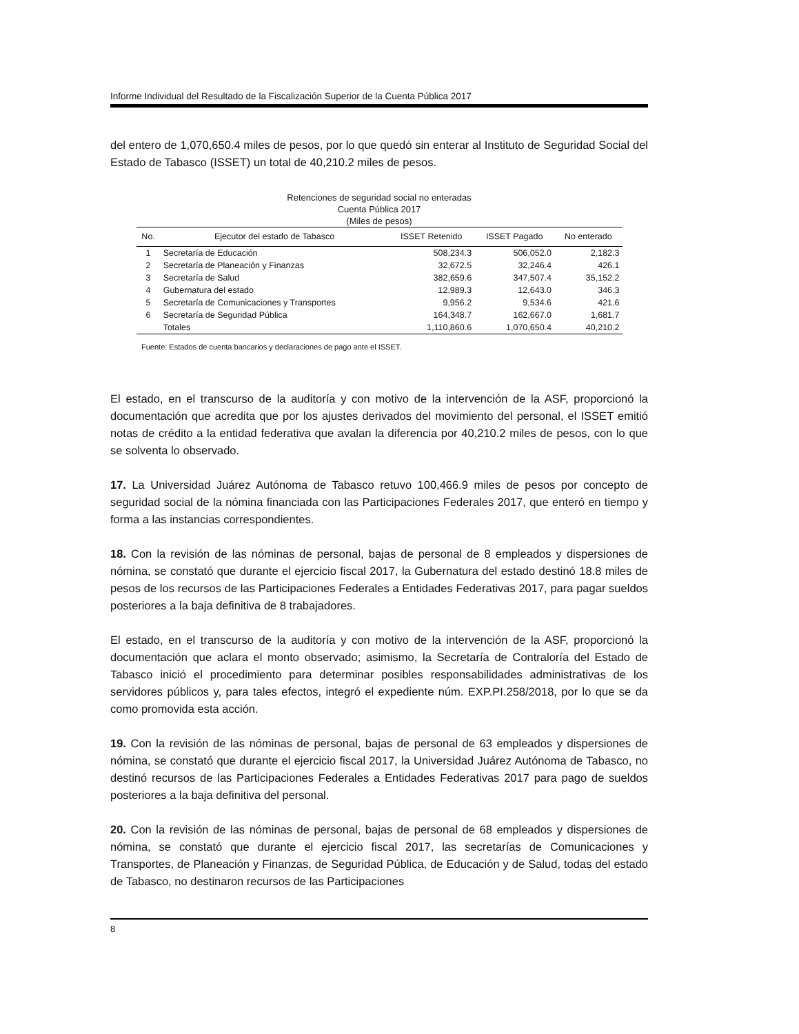Informe Individual del Resultado de la Fiscalización Superior de la Cuenta Pública 2017
del entero de 1,070,650.4 miles de pesos, por lo que quedó sin enterar al Instituto de Seguridad Social del Estado de Tabasco (ISSET) un total de 40,210.2 miles de pesos.
Retenciones de seguridad social no enteradas
Cuenta Pública 2017
(Miles de pesos)
| No. | Ejecutor del estado de Tabasco | ISSET Retenido | ISSET Pagado | No enterado |
| --- | --- | --- | --- | --- |
| 1 | Secretaría de Educación | 508,234.3 | 506,052.0 | 2,182.3 |
| 2 | Secretaría de Planeación y Finanzas | 32,672.5 | 32,246.4 | 426.1 |
| 3 | Secretaría de Salud | 382,659.6 | 347,507.4 | 35,152.2 |
| 4 | Gubernatura del estado | 12,989.3 | 12,643.0 | 346.3 |
| 5 | Secretaría de Comunicaciones y Transportes | 9,956.2 | 9,534.6 | 421.6 |
| 6 | Secretaría de Seguridad Pública | 164,348.7 | 162,667.0 | 1,681.7 |
| | Totales | 1,110,860.6 | 1,070,650.4 | 40,210.2 |
Fuente: Estados de cuenta bancarios y declaraciones de pago ante el ISSET.
El estado, en el transcurso de la auditoría y con motivo de la intervención de la ASF, proporcionó la documentación que acredita que por los ajustes derivados del movimiento del personal, el ISSET emitió notas de crédito a la entidad federativa que avalan la diferencia por 40,210.2 miles de pesos, con lo que se solventa lo observado.
17. La Universidad Juárez Autónoma de Tabasco retuvo 100,466.9 miles de pesos por concepto de seguridad social de la nómina financiada con las Participaciones Federales 2017, que enteró en tiempo y forma a las instancias correspondientes.
18. Con la revisión de las nóminas de personal, bajas de personal de 8 empleados y dispersiones de nómina, se constató que durante el ejercicio fiscal 2017, la Gubernatura del estado destinó 18.8 miles de pesos de los recursos de las Participaciones Federales a Entidades Federativas 2017, para pagar sueldos posteriores a la baja definitiva de 8 trabajadores.
El estado, en el transcurso de la auditoría y con motivo de la intervención de la ASF, proporcionó la documentación que aclara el monto observado; asimismo, la Secretaría de Contraloría del Estado de Tabasco inició el procedimiento para determinar posibles responsabilidades administrativas de los servidores públicos y, para tales efectos, integró el expediente núm. EXP.PI.258/2018, por lo que se da como promovida esta acción.
19. Con la revisión de las nóminas de personal, bajas de personal de 63 empleados y dispersiones de nómina, se constató que durante el ejercicio fiscal 2017, la Universidad Juárez Autónoma de Tabasco, no destinó recursos de las Participaciones Federales a Entidades Federativas 2017 para pago de sueldos posteriores a la baja definitiva del personal.
20. Con la revisión de las nóminas de personal, bajas de personal de 68 empleados y dispersiones de nómina, se constató que durante el ejercicio fiscal 2017, las secretarías de Comunicaciones y Transportes, de Planeación y Finanzas, de Seguridad Pública, de Educación y de Salud, todas del estado de Tabasco, no destinaron recursos de las Participaciones
8